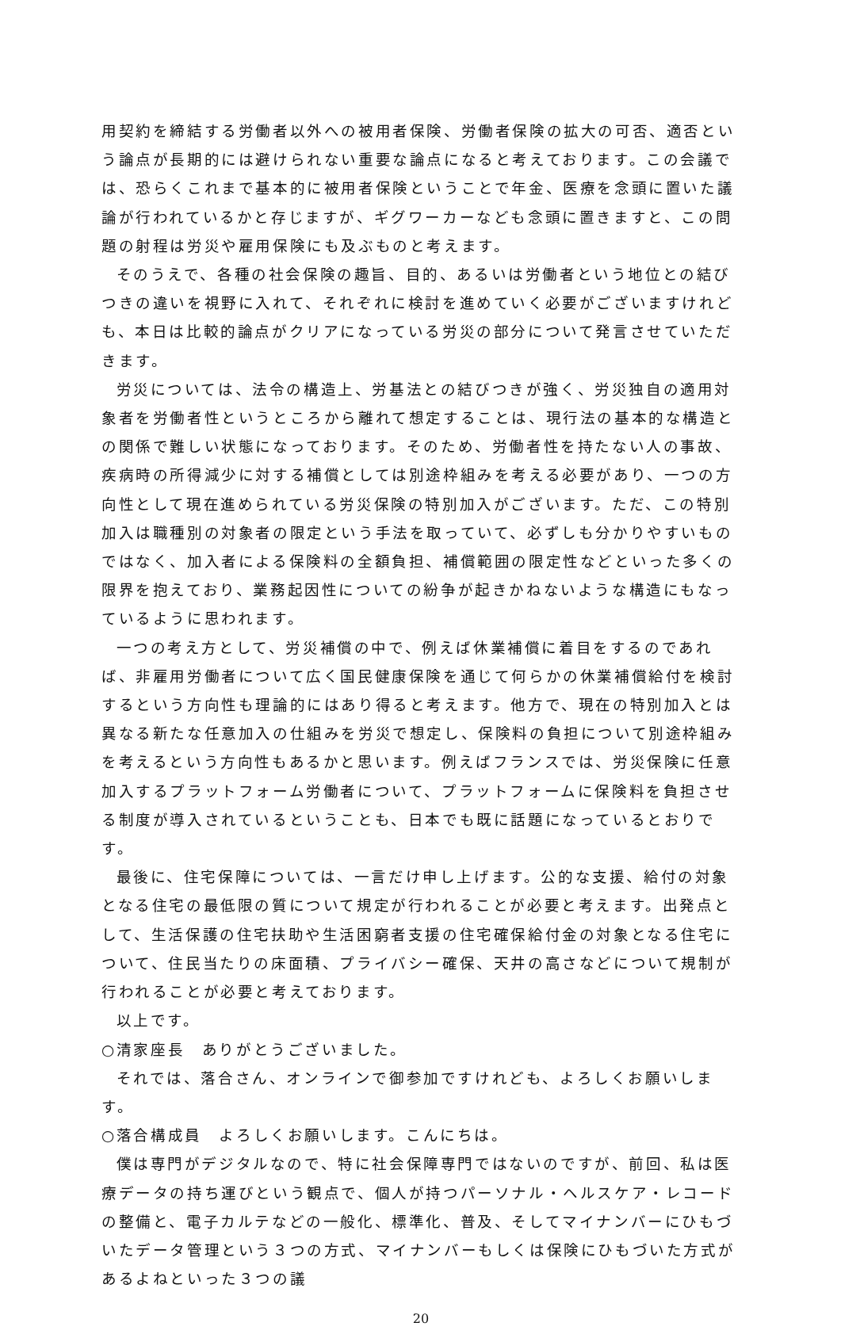用契約を締結する労働者以外への被用者保険、労働者保険の拡大の可否、適否という論点が長期的には避けられない重要な論点になると考えております。この会議では、恐らくこれまで基本的に被用者保険ということで年金、医療を念頭に置いた議論が行われているかと存じますが、ギグワーカーなども念頭に置きますと、この問題の射程は労災や雇用保険にも及ぶものと考えます。
そのうえで、各種の社会保険の趣旨、目的、あるいは労働者という地位との結びつきの違いを視野に入れて、それぞれに検討を進めていく必要がございますけれども、本日は比較的論点がクリアになっている労災の部分について発言させていただきます。
労災については、法令の構造上、労基法との結びつきが強く、労災独自の適用対象者を労働者性というところから離れて想定することは、現行法の基本的な構造との関係で難しい状態になっております。そのため、労働者性を持たない人の事故、疾病時の所得減少に対する補償としては別途枠組みを考える必要があり、一つの方向性として現在進められている労災保険の特別加入がございます。ただ、この特別加入は職種別の対象者の限定という手法を取っていて、必ずしも分かりやすいものではなく、加入者による保険料の全額負担、補償範囲の限定性などといった多くの限界を抱えており、業務起因性についての紛争が起きかねないような構造にもなっているように思われます。
一つの考え方として、労災補償の中で、例えば休業補償に着目をするのであれば、非雇用労働者について広く国民健康保険を通じて何らかの休業補償給付を検討するという方向性も理論的にはあり得ると考えます。他方で、現在の特別加入とは異なる新たな任意加入の仕組みを労災で想定し、保険料の負担について別途枠組みを考えるという方向性もあるかと思います。例えばフランスでは、労災保険に任意加入するプラットフォーム労働者について、プラットフォームに保険料を負担させる制度が導入されているということも、日本でも既に話題になっているとおりです。
最後に、住宅保障については、一言だけ申し上げます。公的な支援、給付の対象となる住宅の最低限の質について規定が行われることが必要と考えます。出発点として、生活保護の住宅扶助や生活困窮者支援の住宅確保給付金の対象となる住宅について、住民当たりの床面積、プライバシー確保、天井の高さなどについて規制が行われることが必要と考えております。
以上です。
○清家座長　ありがとうございました。
それでは、落合さん、オンラインで御参加ですけれども、よろしくお願いします。
○落合構成員　よろしくお願いします。こんにちは。
僕は専門がデジタルなので、特に社会保障専門ではないのですが、前回、私は医療データの持ち運びという観点で、個人が持つパーソナル・ヘルスケア・レコードの整備と、電子カルテなどの一般化、標準化、普及、そしてマイナンバーにひもづいたデータ管理という３つの方式、マイナンバーもしくは保険にひもづいた方式があるよねといった３つの議
20